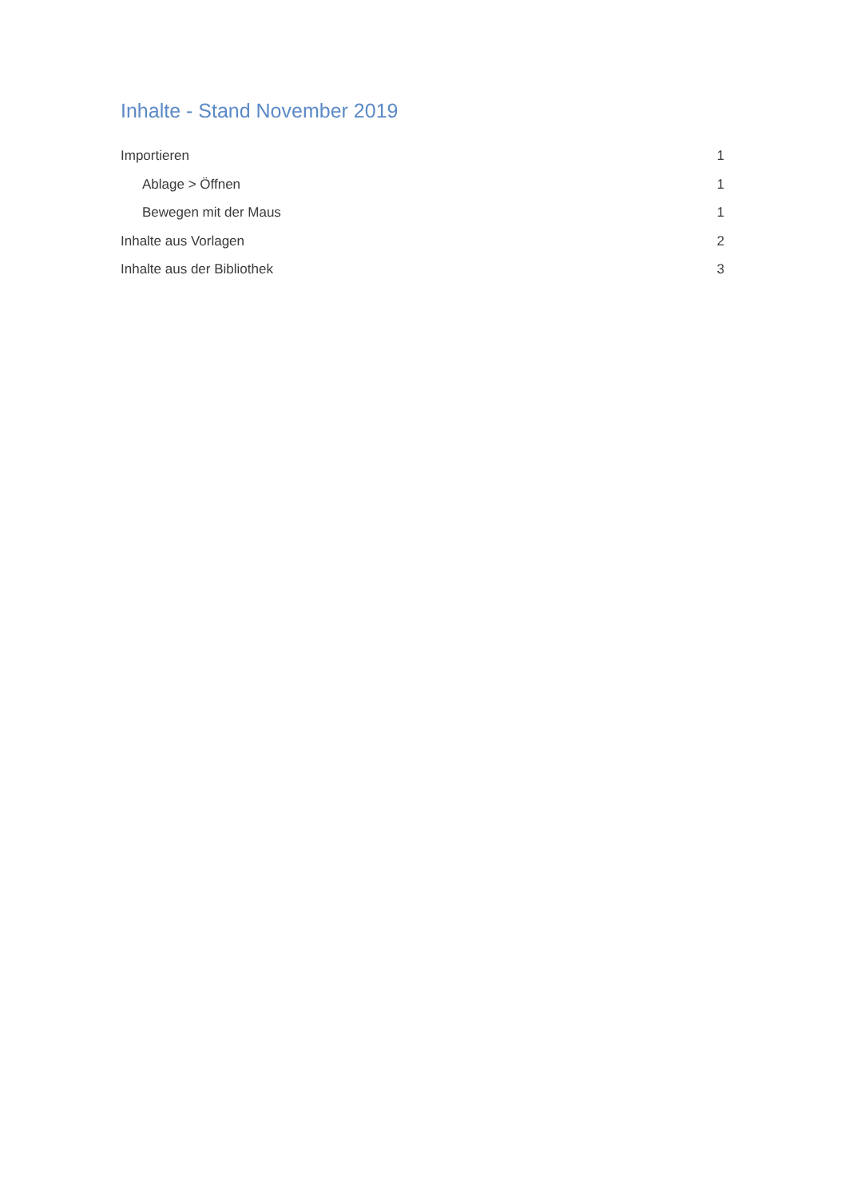Inhalte - Stand November 2019
Importieren 1
Ablage > Öffnen 1
Bewegen mit der Maus 1
Inhalte aus Vorlagen 2
Inhalte aus der Bibliothek 3